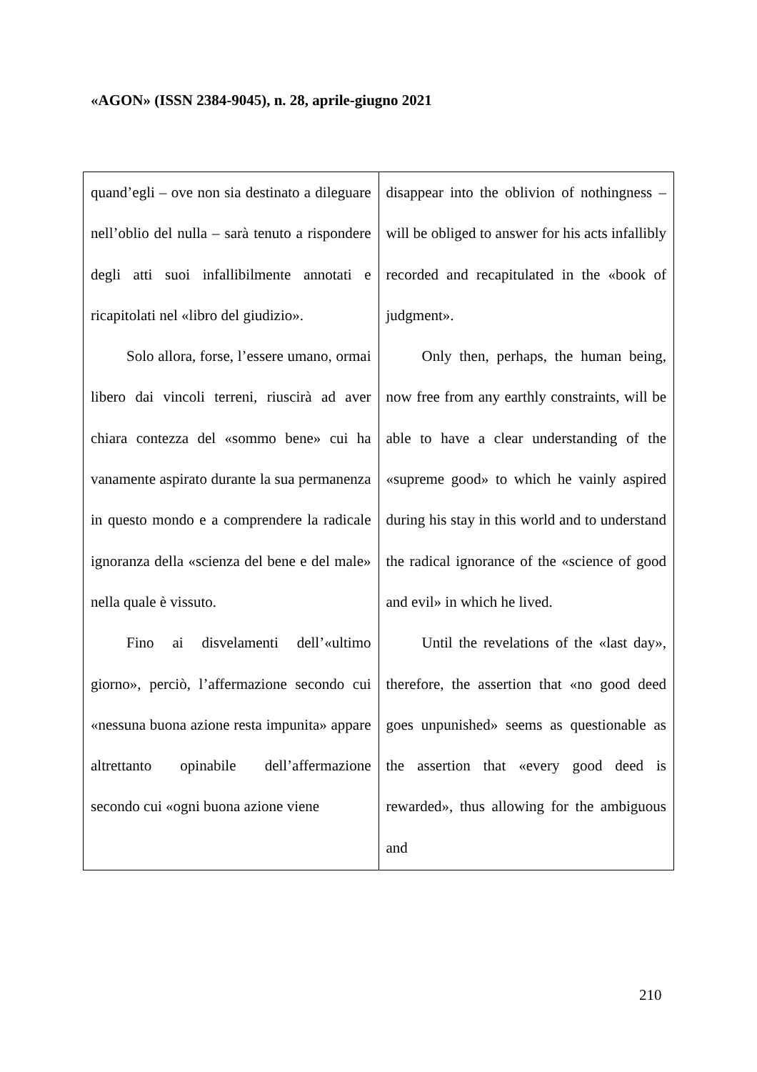«AGON» (ISSN 2384-9045), n. 28, aprile-giugno 2021
| quand’egli – ove non sia destinato a dileguare nell’oblio del nulla – sarà tenuto a rispondere degli atti suoi infallibilmente annotati e ricapitolati nel «libro del giudizio». Solo allora, forse, l’essere umano, ormai libero dai vincoli terreni, riuscirà ad aver chiara contezza del «sommo bene» cui ha vanamente aspirato durante la sua permanenza in questo mondo e a comprendere la radicale ignoranza della «scienza del bene e del male» nella quale è vissuto. Fino ai disvelamenti dell’«ultimo giorno», perciò, l’affermazione secondo cui «nessuna buona azione resta impunita» appare altrettanto opinabile dell’affermazione secondo cui «ogni buona azione viene | disappear into the oblivion of nothingness – will be obliged to answer for his acts infallibly recorded and recapitulated in the «book of judgment». Only then, perhaps, the human being, now free from any earthly constraints, will be able to have a clear understanding of the «supreme good» to which he vainly aspired during his stay in this world and to understand the radical ignorance of the «science of good and evil» in which he lived. Until the revelations of the «last day», therefore, the assertion that «no good deed goes unpunished» seems as questionable as the assertion that «every good deed is rewarded», thus allowing for the ambiguous and |
210